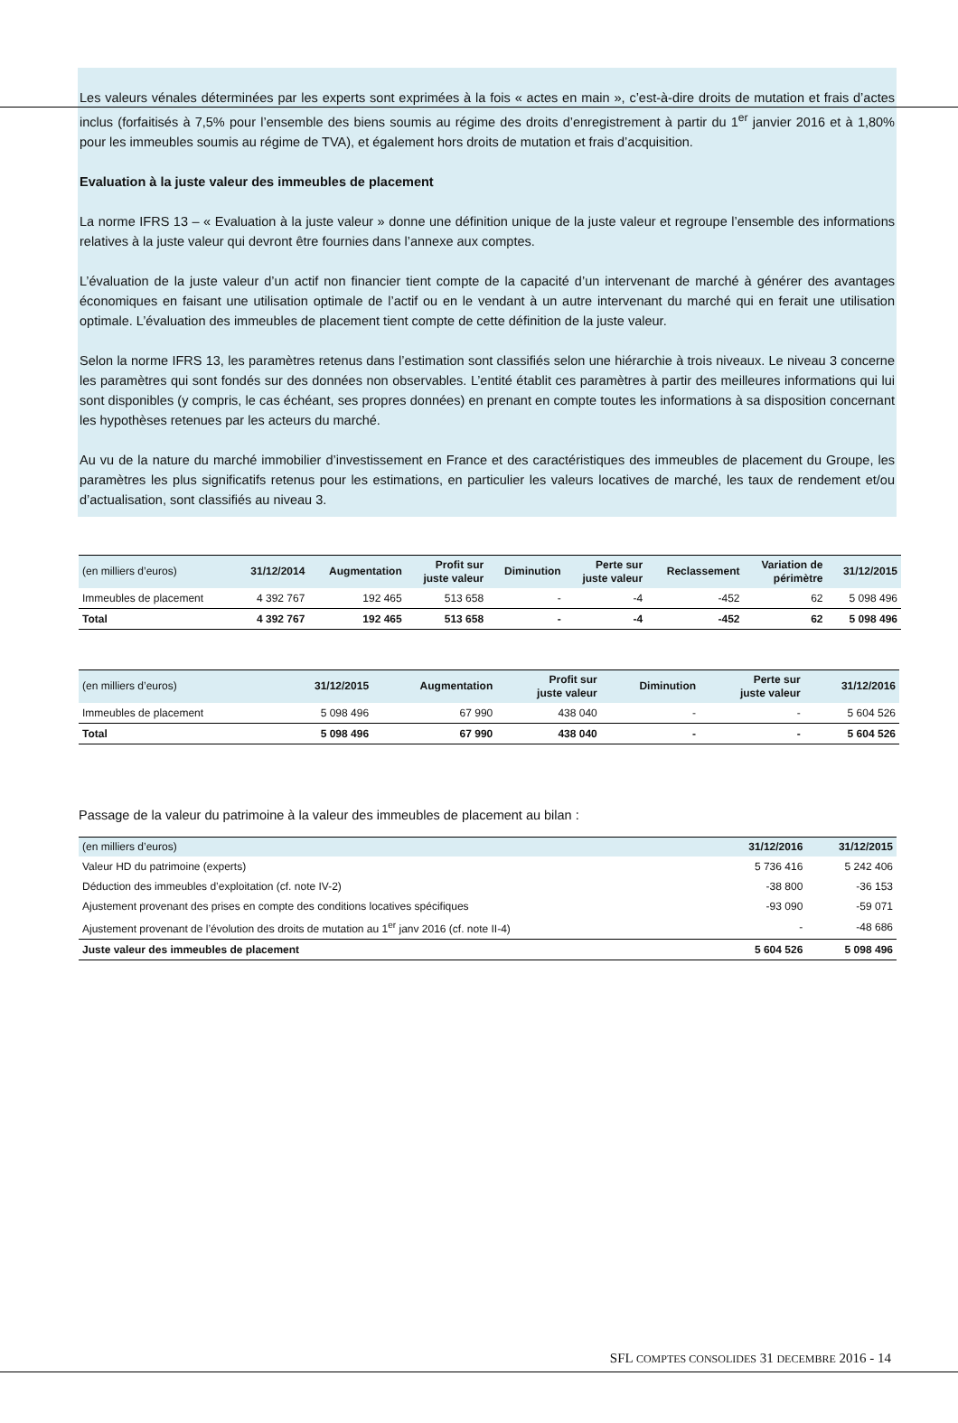Les valeurs vénales déterminées par les experts sont exprimées à la fois « actes en main », c’est-à-dire droits de mutation et frais d’actes inclus (forfaitisés à 7,5% pour l’ensemble des biens soumis au régime des droits d’enregistrement à partir du 1<sup>er</sup> janvier 2016 et à 1,80% pour les immeubles soumis au régime de TVA), et également hors droits de mutation et frais d’acquisition.
Evaluation à la juste valeur des immeubles de placement
La norme IFRS 13 – « Evaluation à la juste valeur » donne une définition unique de la juste valeur et regroupe l’ensemble des informations relatives à la juste valeur qui devront être fournies dans l’annexe aux comptes.
L’évaluation de la juste valeur d’un actif non financier tient compte de la capacité d’un intervenant de marché à générer des avantages économiques en faisant une utilisation optimale de l’actif ou en le vendant à un autre intervenant du marché qui en ferait une utilisation optimale. L’évaluation des immeubles de placement tient compte de cette définition de la juste valeur.
Selon la norme IFRS 13, les paramètres retenus dans l’estimation sont classifiés selon une hiérarchie à trois niveaux. Le niveau 3 concerne les paramètres qui sont fondés sur des données non observables. L’entité établit ces paramètres à partir des meilleures informations qui lui sont disponibles (y compris, le cas échéant, ses propres données) en prenant en compte toutes les informations à sa disposition concernant les hypothèses retenues par les acteurs du marché.
Au vu de la nature du marché immobilier d’investissement en France et des caractéristiques des immeubles de placement du Groupe, les paramètres les plus significatifs retenus pour les estimations, en particulier les valeurs locatives de marché, les taux de rendement et/ou d’actualisation, sont classifiés au niveau 3.
| (en milliers d’euros) | 31/12/2014 | Augmentation | Profit sur juste valeur | Diminution | Perte sur juste valeur | Reclassement | Variation de périmètre | 31/12/2015 |
| --- | --- | --- | --- | --- | --- | --- | --- | --- |
| Immeubles de placement | 4 392 767 | 192 465 | 513 658 | - | -4 | -452 | 62 | 5 098 496 |
| Total | 4 392 767 | 192 465 | 513 658 | - | -4 | -452 | 62 | 5 098 496 |
| (en milliers d’euros) | 31/12/2015 | Augmentation | Profit sur juste valeur | Diminution | Perte sur juste valeur | 31/12/2016 |
| --- | --- | --- | --- | --- | --- | --- |
| Immeubles de placement | 5 098 496 | 67 990 | 438 040 | - | - | 5 604 526 |
| Total | 5 098 496 | 67 990 | 438 040 | - | - | 5 604 526 |
Passage de la valeur du patrimoine à la valeur des immeubles de placement au bilan :
| (en milliers d’euros) | 31/12/2016 | 31/12/2015 |
| --- | --- | --- |
| Valeur HD du patrimoine (experts) | 5 736 416 | 5 242 406 |
| Déduction des immeubles d’exploitation (cf. note IV-2) | -38 800 | -36 153 |
| Ajustement provenant des prises en compte des conditions locatives spécifiques | -93 090 | -59 071 |
| Ajustement provenant de l’évolution des droits de mutation au 1<sup>er</sup> janv 2016 (cf. note II-4) | - | -48 686 |
| Juste valeur des immeubles de placement | 5 604 526 | 5 098 496 |
SFL COMPTES CONSOLIDES 31 DECEMBRE 2016 - 14